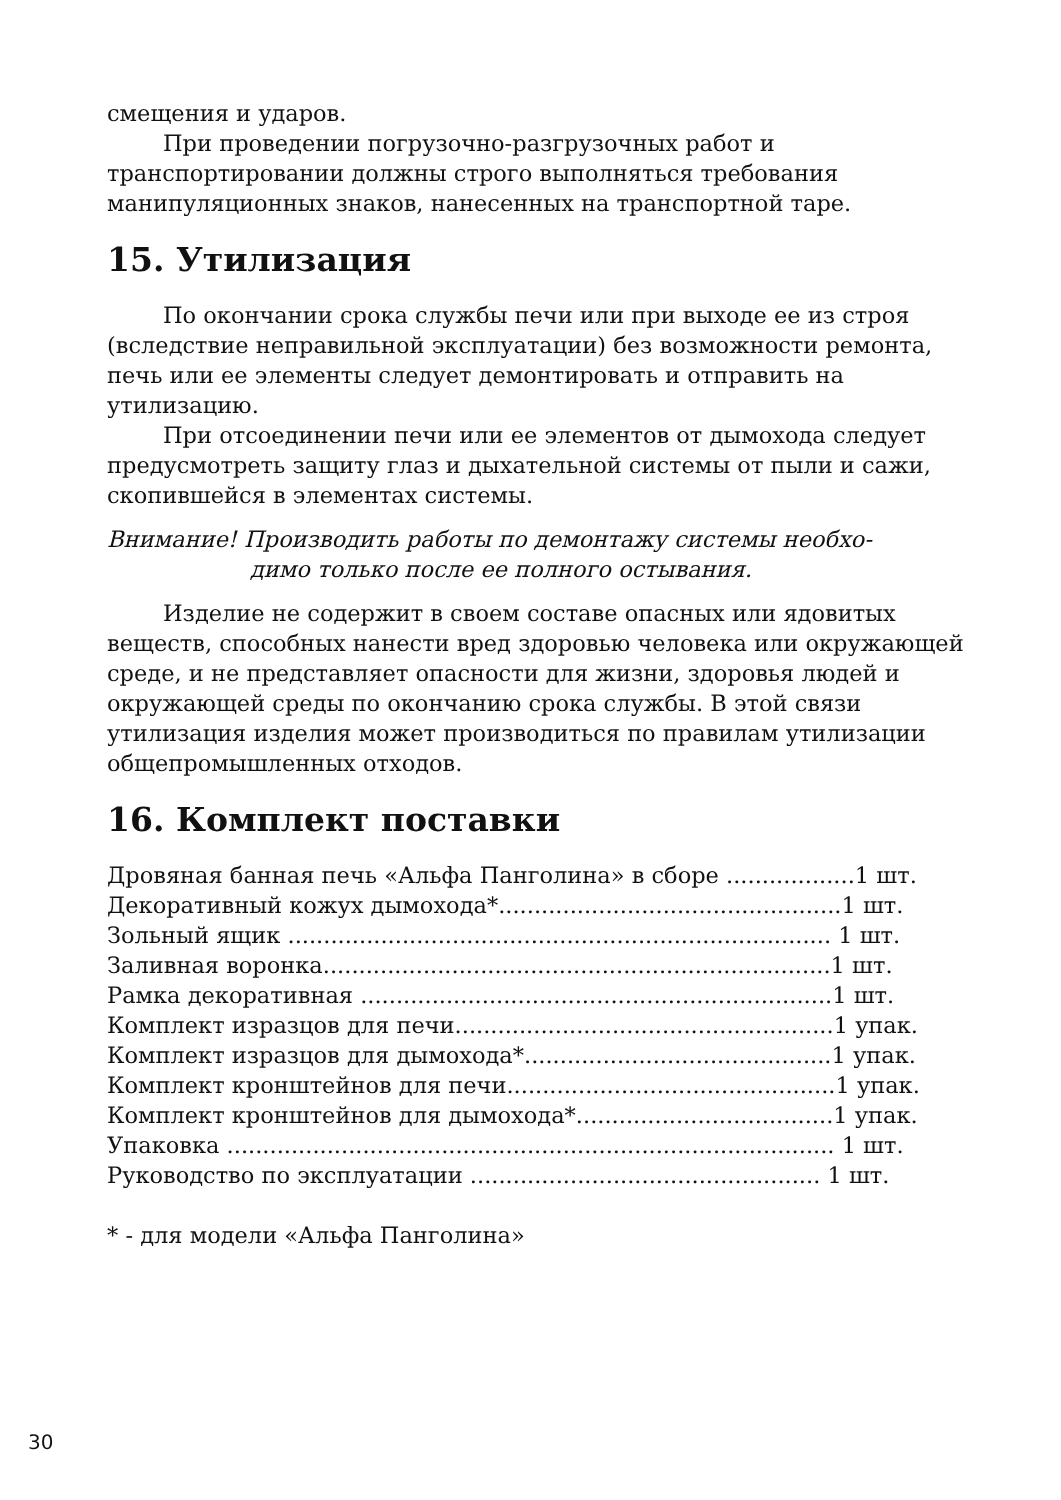смещения и ударов.
При проведении погрузочно-разгрузочных работ и транспортировании должны строго выполняться требования манипуляционных знаков, нанесенных на транспортной таре.
15. Утилизация
По окончании срока службы печи или при выходе ее из строя (вследствие неправильной эксплуатации) без возможности ремонта, печь или ее элементы следует демонтировать и отправить на утилизацию.
При отсоединении печи или ее элементов от дымохода следует предусмотреть защиту глаз и дыхательной системы от пыли и сажи, скопившейся в элементах системы.
Внимание! Производить работы по демонтажу системы необхо-
димо только после ее полного остывания.
Изделие не содержит в своем составе опасных или ядовитых веществ, способных нанести вред здоровью человека или окружающей среде, и не представляет опасности для жизни, здоровья людей и окружающей среды по окончанию срока службы. В этой связи утилизация изделия может производиться по правилам утилизации общепромышленных отходов.
16. Комплект поставки
Дровяная банная печь «Альфа Панголина» в сборе ..................1 шт.
Декоративный кожух дымохода*................................................1 шт.
Зольный ящик ............................................................................ 1 шт.
Заливная воронка.......................................................................1 шт.
Рамка декоративная ..................................................................1 шт.
Комплект изразцов для печи.....................................................1 упак.
Комплект изразцов для дымохода*...........................................1 упак.
Комплект кронштейнов для печи..............................................1 упак.
Комплект кронштейнов для дымохода*....................................1 упак.
Упаковка ..................................................................................... 1 шт.
Руководство по эксплуатации ................................................. 1 шт.
* - для модели «Альфа Панголина»
30